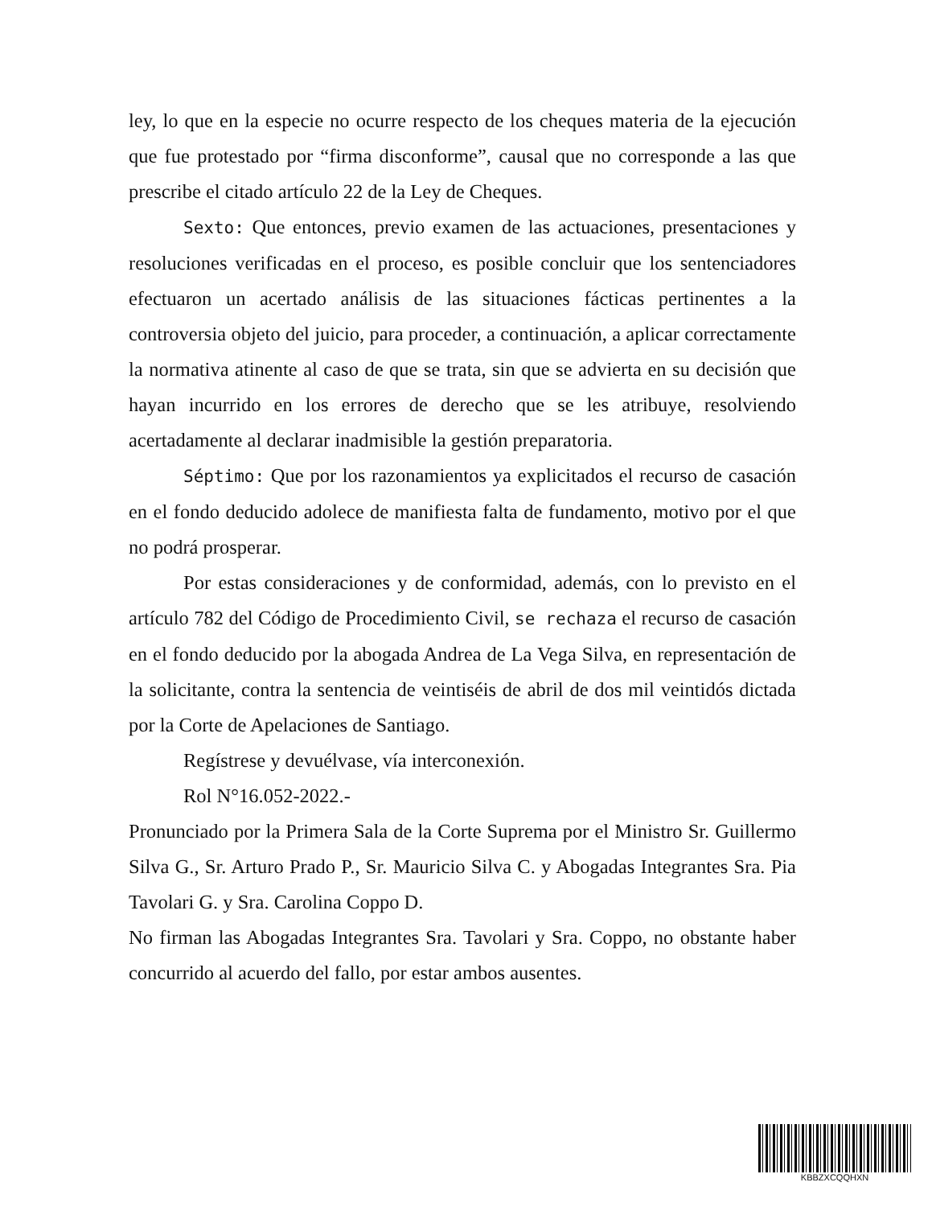ley, lo que en la especie no ocurre respecto de los cheques materia de la ejecución que fue protestado por “firma disconforme”, causal que no corresponde a las que prescribe el citado artículo 22 de la Ley de Cheques.
Sexto: Que entonces, previo examen de las actuaciones, presentaciones y resoluciones verificadas en el proceso, es posible concluir que los sentenciadores efectuaron un acertado análisis de las situaciones fácticas pertinentes a la controversia objeto del juicio, para proceder, a continuación, a aplicar correctamente la normativa atinente al caso de que se trata, sin que se advierta en su decisión que hayan incurrido en los errores de derecho que se les atribuye, resolviendo acertadamente al declarar inadmisible la gestión preparatoria.
Séptimo: Que por los razonamientos ya explicitados el recurso de casación en el fondo deducido adolece de manifiesta falta de fundamento, motivo por el que no podrá prosperar.
Por estas consideraciones y de conformidad, además, con lo previsto en el artículo 782 del Código de Procedimiento Civil, se rechaza el recurso de casación en el fondo deducido por la abogada Andrea de La Vega Silva, en representación de la solicitante, contra la sentencia de veintiséis de abril de dos mil veintidós dictada por la Corte de Apelaciones de Santiago.
Regístrese y devuélvase, vía interconexión.
Rol N°16.052-2022.-
Pronunciado por la Primera Sala de la Corte Suprema por el Ministro Sr. Guillermo Silva G., Sr. Arturo Prado P., Sr. Mauricio Silva C. y Abogadas Integrantes Sra. Pia Tavolari G. y Sra. Carolina Coppo D.
No firman las Abogadas Integrantes Sra. Tavolari y Sra. Coppo, no obstante haber concurrido al acuerdo del fallo, por estar ambos ausentes.
KBBZXCQQHXN